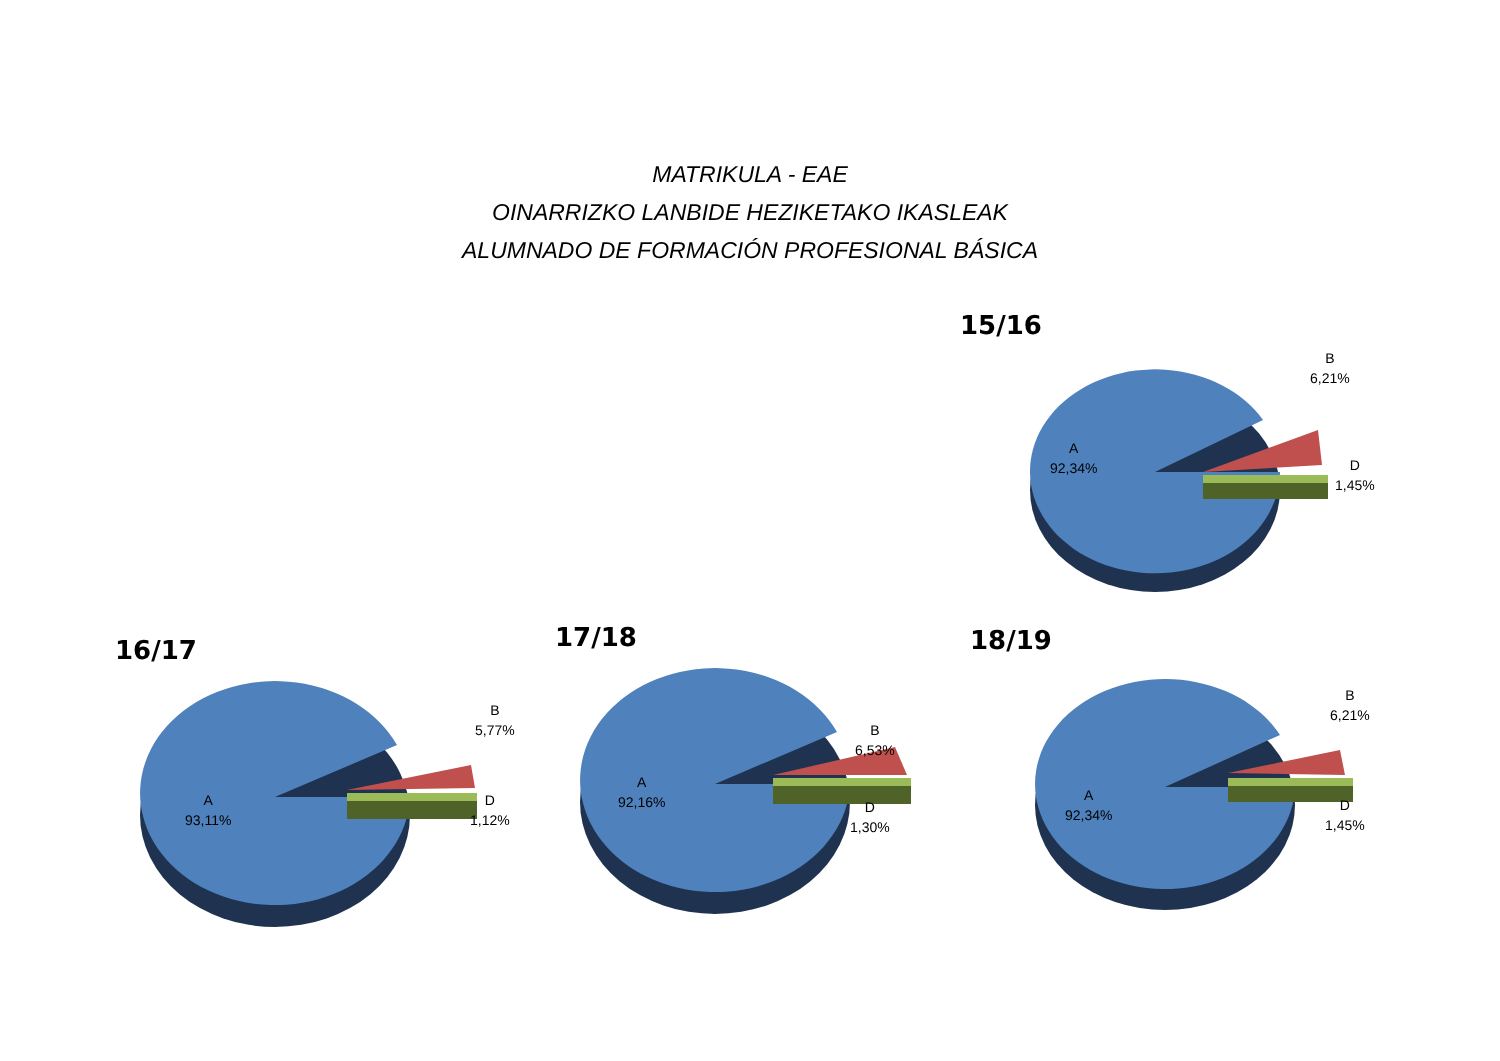MATRIKULA - EAE
OINARRIZKO LANBIDE HEZIKETAKO IKASLEAK
ALUMNADO DE FORMACIÓN PROFESIONAL BÁSICA
15/16
B
6,21%
A
92,34%
D
1,45%
16/17
B
5,77%
A
93,11%
D
1,12%
17/18
B
6,53%
A
92,16%
D
1,30%
18/19
B
6,21%
A
92,34%
D
1,45%